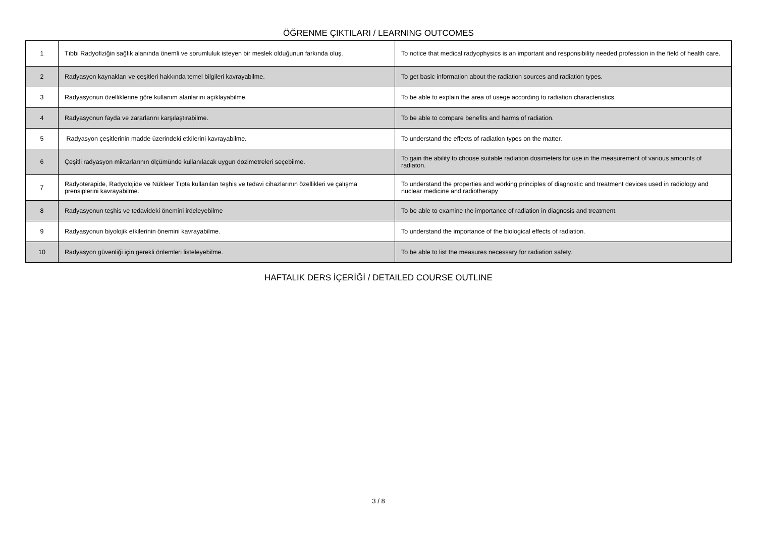ÖĞRENME ÇIKTILARI / LEARNING OUTCOMES
| 1 | Tıbbi Radyofiziğin sağlık alanında önemli ve sorumluluk isteyen bir meslek olduğunun farkında oluş. | To notice that medical radyophysics is an important and responsibility needed profession in the field of health care. |
| 2 | Radyasyon kaynakları ve çeşitleri hakkında temel bilgileri kavrayabilme. | To get basic information about the radiation sources and radiation types. |
| 3 | Radyasyonun özelliklerine göre kullanım alanlarını açıklayabilme. | To be able to explain the area of usege according to radiation characteristics. |
| 4 | Radyasyonun fayda ve zararlarını karşılaştırabilme. | To be able to compare benefits and harms of radiation. |
| 5 | Radyasyon çeşitlerinin madde üzerindeki etkilerini kavrayabilme. | To understand the effects of radiation types on the matter. |
| 6 | Çeşitli radyasyon miktarlarının ölçümünde kullanılacak uygun dozimetreleri seçebilme. | To gain the ability to choose suitable radiation dosimeters for use in the measurement of various amounts of radiaton. |
| 7 | Radyoterapide, Radyolojide ve Nükleer Tıpta kullanılan teşhis ve tedavi cihazlarının özellikleri ve çalışma prensiplerini kavrayabilme. | To understand the properties and working principles of diagnostic and treatment devices used in radiology and nuclear medicine and radiotherapy |
| 8 | Radyasyonun teşhis ve tedavideki önemini irdeleyebilme | To be able to examine the importance of radiation in diagnosis and treatment. |
| 9 | Radyasyonun biyolojik etkilerinin önemini kavrayabilme. | To understand the importance of the biological effects of radiation. |
| 10 | Radyasyon güvenliği için gerekli önlemleri listeleyebilme. | To be able to list the measures necessary for radiation safety. |
HAFTALIK DERS İÇERİĞİ / DETAILED COURSE OUTLINE
3 / 8